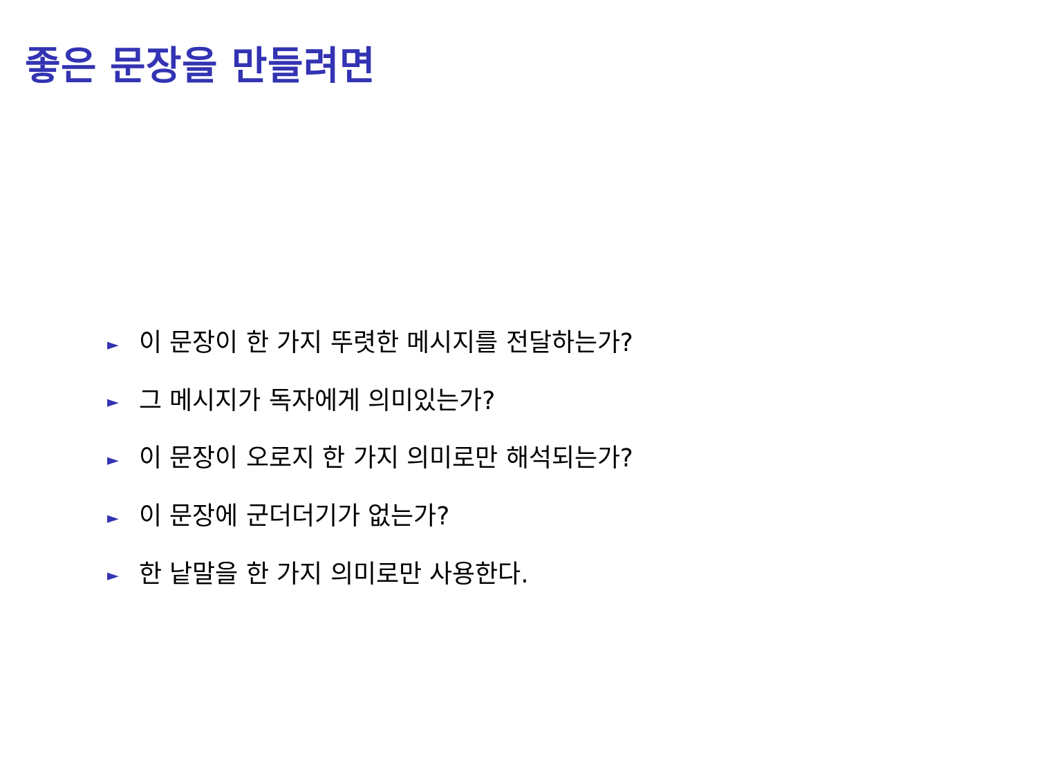좋은 문장을 만들려면
► 이 문장이 한 가지 뚜렷한 메시지를 전달하는가?
► 그 메시지가 독자에게 의미있는가?
► 이 문장이 오로지 한 가지 의미로만 해석되는가?
► 이 문장에 군더더기가 없는가?
► 한 낱말을 한 가지 의미로만 사용한다.